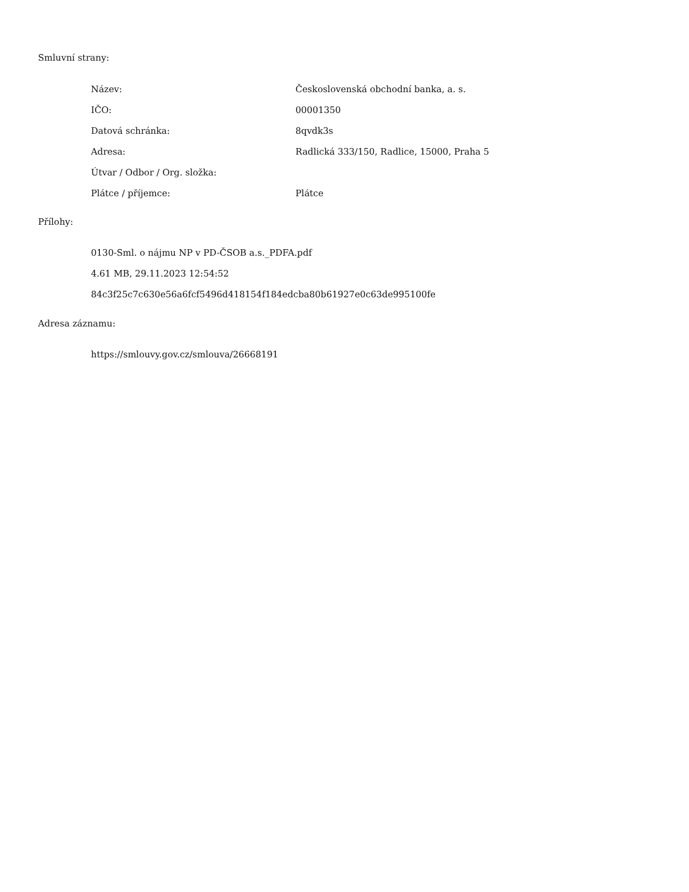Smluvní strany:
| Název: | Československá obchodní banka, a. s. |
| IČO: | 00001350 |
| Datová schránka: | 8qvdk3s |
| Adresa: | Radlická 333/150, Radlice, 15000, Praha 5 |
| Útvar / Odbor / Org. složka: | |
| Plátce / příjemce: | Plátce |
Přílohy:
0130-Sml. o nájmu NP v PD-ČSOB a.s._PDFA.pdf
4.61 MB, 29.11.2023 12:54:52
84c3f25c7c630e56a6fcf5496d418154f184edcba80b61927e0c63de995100fe
Adresa záznamu:
https://smlouvy.gov.cz/smlouva/26668191